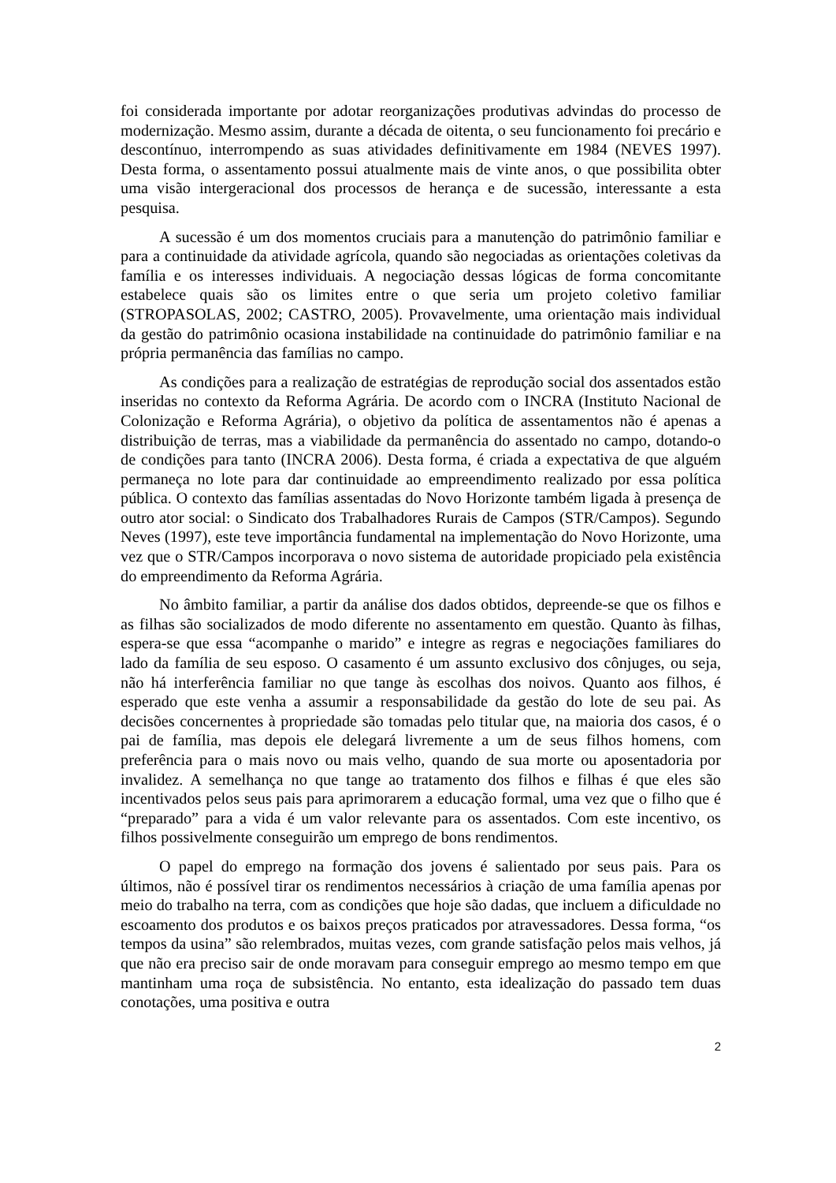foi considerada importante por adotar reorganizações produtivas advindas do processo de modernização. Mesmo assim, durante a década de oitenta, o seu funcionamento foi precário e descontínuo, interrompendo as suas atividades definitivamente em 1984 (NEVES 1997). Desta forma, o assentamento possui atualmente mais de vinte anos, o que possibilita obter uma visão intergeracional dos processos de herança e de sucessão, interessante a esta pesquisa.
A sucessão é um dos momentos cruciais para a manutenção do patrimônio familiar e para a continuidade da atividade agrícola, quando são negociadas as orientações coletivas da família e os interesses individuais. A negociação dessas lógicas de forma concomitante estabelece quais são os limites entre o que seria um projeto coletivo familiar (STROPASOLAS, 2002; CASTRO, 2005). Provavelmente, uma orientação mais individual da gestão do patrimônio ocasiona instabilidade na continuidade do patrimônio familiar e na própria permanência das famílias no campo.
As condições para a realização de estratégias de reprodução social dos assentados estão inseridas no contexto da Reforma Agrária. De acordo com o INCRA (Instituto Nacional de Colonização e Reforma Agrária), o objetivo da política de assentamentos não é apenas a distribuição de terras, mas a viabilidade da permanência do assentado no campo, dotando-o de condições para tanto (INCRA 2006). Desta forma, é criada a expectativa de que alguém permaneça no lote para dar continuidade ao empreendimento realizado por essa política pública. O contexto das famílias assentadas do Novo Horizonte também ligada à presença de outro ator social: o Sindicato dos Trabalhadores Rurais de Campos (STR/Campos). Segundo Neves (1997), este teve importância fundamental na implementação do Novo Horizonte, uma vez que o STR/Campos incorporava o novo sistema de autoridade propiciado pela existência do empreendimento da Reforma Agrária.
No âmbito familiar, a partir da análise dos dados obtidos, depreende-se que os filhos e as filhas são socializados de modo diferente no assentamento em questão. Quanto às filhas, espera-se que essa “acompanhe o marido” e integre as regras e negociações familiares do lado da família de seu esposo. O casamento é um assunto exclusivo dos cônjuges, ou seja, não há interferência familiar no que tange às escolhas dos noivos. Quanto aos filhos, é esperado que este venha a assumir a responsabilidade da gestão do lote de seu pai. As decisões concernentes à propriedade são tomadas pelo titular que, na maioria dos casos, é o pai de família, mas depois ele delegará livremente a um de seus filhos homens, com preferência para o mais novo ou mais velho, quando de sua morte ou aposentadoria por invalidez. A semelhança no que tange ao tratamento dos filhos e filhas é que eles são incentivados pelos seus pais para aprimorarem a educação formal, uma vez que o filho que é “preparado” para a vida é um valor relevante para os assentados. Com este incentivo, os filhos possivelmente conseguirão um emprego de bons rendimentos.
O papel do emprego na formação dos jovens é salientado por seus pais. Para os últimos, não é possível tirar os rendimentos necessários à criação de uma família apenas por meio do trabalho na terra, com as condições que hoje são dadas, que incluem a dificuldade no escoamento dos produtos e os baixos preços praticados por atravessadores. Dessa forma, “os tempos da usina” são relembrados, muitas vezes, com grande satisfação pelos mais velhos, já que não era preciso sair de onde moravam para conseguir emprego ao mesmo tempo em que mantinham uma roça de subsistência. No entanto, esta idealização do passado tem duas conotações, uma positiva e outra
2